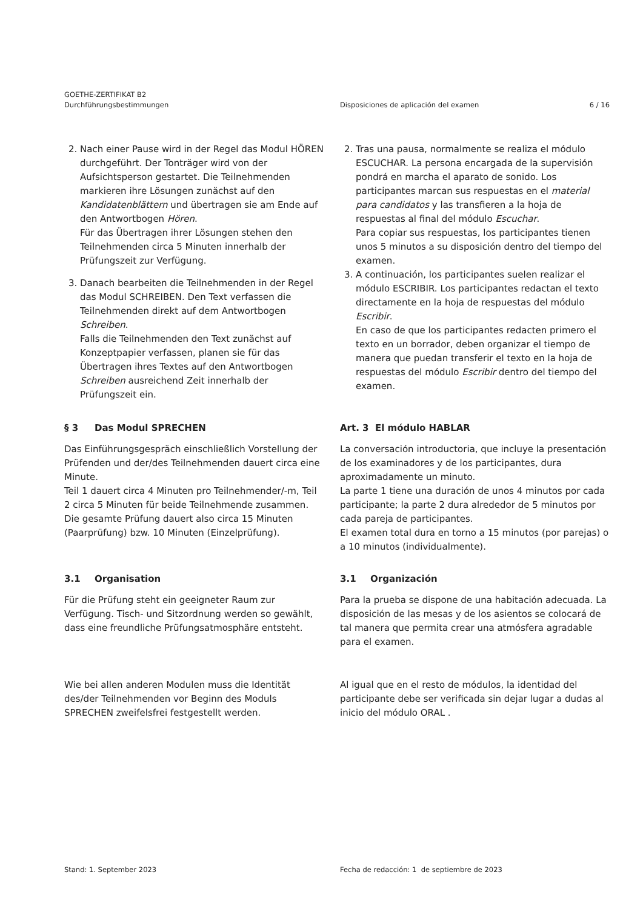GOETHE-ZERTIFIKAT B2
Durchführungsbestimmungen
Disposiciones de aplicación del examen
6 / 16
2. Nach einer Pause wird in der Regel das Modul HÖREN durchgeführt. Der Tonträger wird von der Aufsichtsperson gestartet. Die Teilnehmenden markieren ihre Lösungen zunächst auf den Kandidatenblättern und übertragen sie am Ende auf den Antwortbogen Hören.
Für das Übertragen ihrer Lösungen stehen den Teilnehmenden circa 5 Minuten innerhalb der Prüfungszeit zur Verfügung.
3. Danach bearbeiten die Teilnehmenden in der Regel das Modul SCHREIBEN. Den Text verfassen die Teilnehmenden direkt auf dem Antwortbogen Schreiben.
Falls die Teilnehmenden den Text zunächst auf Konzeptpapier verfassen, planen sie für das Übertragen ihres Textes auf den Antwortbogen Schreiben ausreichend Zeit innerhalb der Prüfungszeit ein.
2. Tras una pausa, normalmente se realiza el módulo ESCUCHAR. La persona encargada de la supervisión pondrá en marcha el aparato de sonido. Los participantes marcan sus respuestas en el material para candidatos y las transfieren a la hoja de respuestas al final del módulo Escuchar.
Para copiar sus respuestas, los participantes tienen unos 5 minutos a su disposición dentro del tiempo del examen.
3. A continuación, los participantes suelen realizar el módulo ESCRIBIR. Los participantes redactan el texto directamente en la hoja de respuestas del módulo Escribir.
En caso de que los participantes redacten primero el texto en un borrador, deben organizar el tiempo de manera que puedan transferir el texto en la hoja de respuestas del módulo Escribir dentro del tiempo del examen.
§ 3 Das Modul SPRECHEN
Das Einführungsgespräch einschließlich Vorstellung der Prüfenden und der/des Teilnehmenden dauert circa eine Minute.
Teil 1 dauert circa 4 Minuten pro Teilnehmender/-m, Teil 2 circa 5 Minuten für beide Teilnehmende zusammen.
Die gesamte Prüfung dauert also circa 15 Minuten (Paarprüfung) bzw. 10 Minuten (Einzelprüfung).
Art. 3 El módulo HABLAR
La conversación introductoria, que incluye la presentación de los examinadores y de los participantes, dura aproximadamente un minuto.
La parte 1 tiene una duración de unos 4 minutos por cada participante; la parte 2 dura alrededor de 5 minutos por cada pareja de participantes.
El examen total dura en torno a 15 minutos (por parejas) o a 10 minutos (individualmente).
3.1 Organisation
Für die Prüfung steht ein geeigneter Raum zur Verfügung. Tisch- und Sitzordnung werden so gewählt, dass eine freundliche Prüfungsatmosphäre entsteht.
3.1 Organización
Para la prueba se dispone de una habitación adecuada. La disposición de las mesas y de los asientos se colocará de tal manera que permita crear una atmósfera agradable para el examen.
Wie bei allen anderen Modulen muss die Identität des/der Teilnehmenden vor Beginn des Moduls SPRECHEN zweifelsfrei festgestellt werden.
Al igual que en el resto de módulos, la identidad del participante debe ser verificada sin dejar lugar a dudas al inicio del módulo ORAL .
Stand: 1. September 2023 Fecha de redacción: 1 de septiembre de 2023